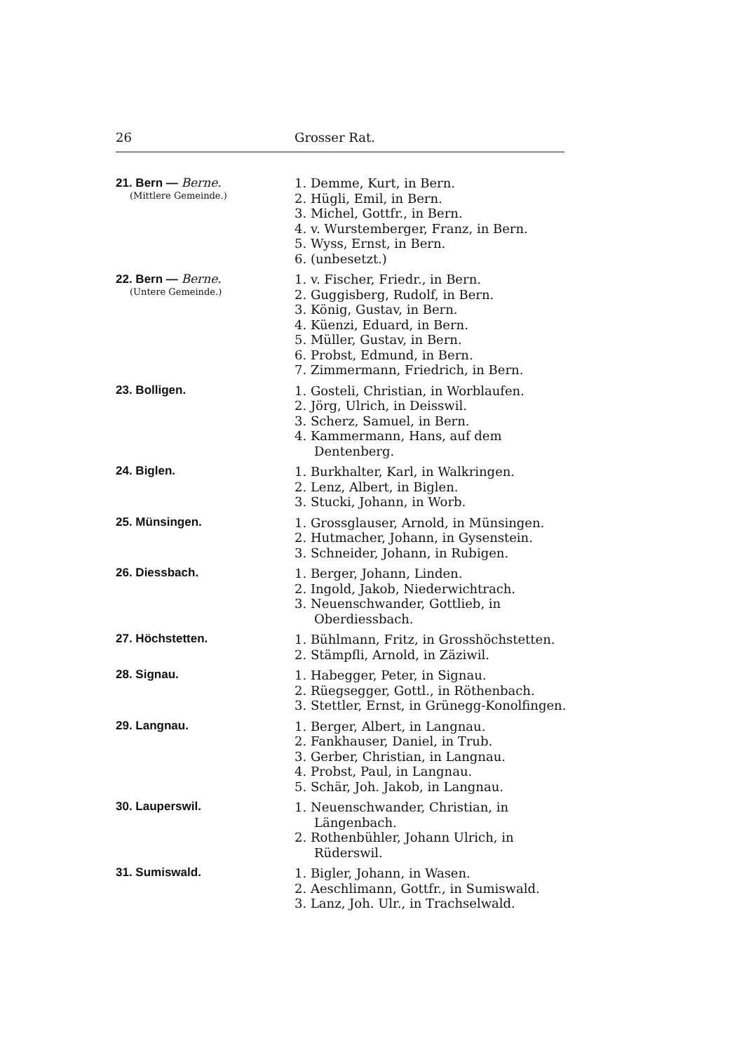26 Grosser Rat.
21. Bern — Berne.
(Mittlere Gemeinde.)
1. Demme, Kurt, in Bern.
2. Hügli, Emil, in Bern.
3. Michel, Gottfr., in Bern.
4. v. Wurstemberger, Franz, in Bern.
5. Wyss, Ernst, in Bern.
6. (unbesetzt.)
22. Bern — Berne.
(Untere Gemeinde.)
1. v. Fischer, Friedr., in Bern.
2. Guggisberg, Rudolf, in Bern.
3. König, Gustav, in Bern.
4. Küenzi, Eduard, in Bern.
5. Müller, Gustav, in Bern.
6. Probst, Edmund, in Bern.
7. Zimmermann, Friedrich, in Bern.
23. Bolligen.
1. Gosteli, Christian, in Worblaufen.
2. Jörg, Ulrich, in Deisswil.
3. Scherz, Samuel, in Bern.
4. Kammermann, Hans, auf dem Dentenberg.
24. Biglen.
1. Burkhalter, Karl, in Walkringen.
2. Lenz, Albert, in Biglen.
3. Stucki, Johann, in Worb.
25. Münsingen.
1. Grossglauser, Arnold, in Münsingen.
2. Hutmacher, Johann, in Gysenstein.
3. Schneider, Johann, in Rubigen.
26. Diessbach.
1. Berger, Johann, Linden.
2. Ingold, Jakob, Niederwichtrach.
3. Neuenschwander, Gottlieb, in Oberdiessbach.
27. Höchstetten.
1. Bühlmann, Fritz, in Grosshöchstetten.
2. Stämpfli, Arnold, in Zäziwil.
28. Signau.
1. Habegger, Peter, in Signau.
2. Rüegsegger, Gottl., in Röthenbach.
3. Stettler, Ernst, in Grünegg-Konolfingen.
29. Langnau.
1. Berger, Albert, in Langnau.
2. Fankhauser, Daniel, in Trub.
3. Gerber, Christian, in Langnau.
4. Probst, Paul, in Langnau.
5. Schär, Joh. Jakob, in Langnau.
30. Lauperswil.
1. Neuenschwander, Christian, in Längenbach.
2. Rothenbühler, Johann Ulrich, in Rüderswil.
31. Sumiswald.
1. Bigler, Johann, in Wasen.
2. Aeschlimann, Gottfr., in Sumiswald.
3. Lanz, Joh. Ulr., in Trachselwald.